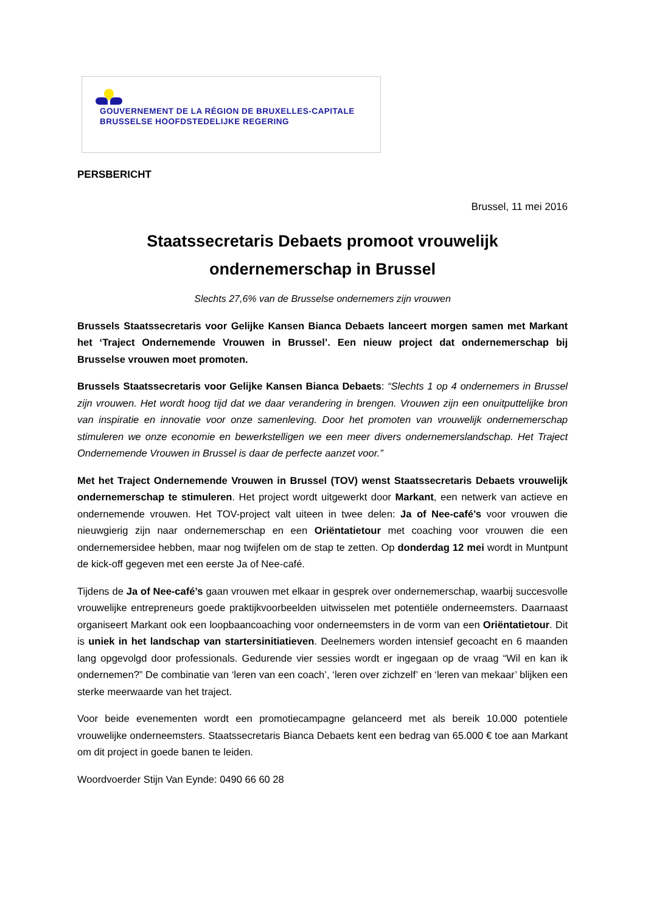GOUVERNEMENT DE LA RÉGION DE BRUXELLES-CAPITALE
BRUSSELSE HOOFDSTEDELIJKE REGERING
PERSBERICHT
Brussel, 11 mei 2016
Staatssecretaris Debaets promoot vrouwelijk
ondernemerschap in Brussel
Slechts 27,6% van de Brusselse ondernemers zijn vrouwen
Brussels Staatssecretaris voor Gelijke Kansen Bianca Debaets lanceert morgen samen met Markant het ‘Traject Ondernemende Vrouwen in Brussel’. Een nieuw project dat ondernemerschap bij Brusselse vrouwen moet promoten.
Brussels Staatssecretaris voor Gelijke Kansen Bianca Debaets: “Slechts 1 op 4 ondernemers in Brussel zijn vrouwen. Het wordt hoog tijd dat we daar verandering in brengen. Vrouwen zijn een onuitputtelijke bron van inspiratie en innovatie voor onze samenleving. Door het promoten van vrouwelijk ondernemerschap stimuleren we onze economie en bewerkstelligen we een meer divers ondernemerslandschap. Het Traject Ondernemende Vrouwen in Brussel is daar de perfecte aanzet voor.”
Met het Traject Ondernemende Vrouwen in Brussel (TOV) wenst Staatssecretaris Debaets vrouwelijk ondernemerschap te stimuleren. Het project wordt uitgewerkt door Markant, een netwerk van actieve en ondernemende vrouwen. Het TOV-project valt uiteen in twee delen: Ja of Nee-café’s voor vrouwen die nieuwgierig zijn naar ondernemerschap en een Oriëntatietour met coaching voor vrouwen die een ondernemersidee hebben, maar nog twijfelen om de stap te zetten. Op donderdag 12 mei wordt in Muntpunt de kick-off gegeven met een eerste Ja of Nee-café.
Tijdens de Ja of Nee-café’s gaan vrouwen met elkaar in gesprek over ondernemerschap, waarbij succesvolle vrouwelijke entrepreneurs goede praktijkvoorbeelden uitwisselen met potentiële onderneemsters. Daarnaast organiseert Markant ook een loopbaancoaching voor onderneemsters in de vorm van een Oriëntatietour. Dit is uniek in het landschap van startersinitiatieven. Deelnemers worden intensief gecoacht en 6 maanden lang opgevolgd door professionals. Gedurende vier sessies wordt er ingegaan op de vraag “Wil en kan ik ondernemen?” De combinatie van ‘leren van een coach’, ‘leren over zichzelf’ en ‘leren van mekaar’ blijken een sterke meerwaarde van het traject.
Voor beide evenementen wordt een promotiecampagne gelanceerd met als bereik 10.000 potentiele vrouwelijke onderneemsters. Staatssecretaris Bianca Debaets kent een bedrag van 65.000 € toe aan Markant om dit project in goede banen te leiden.
Woordvoerder Stijn Van Eynde: 0490 66 60 28